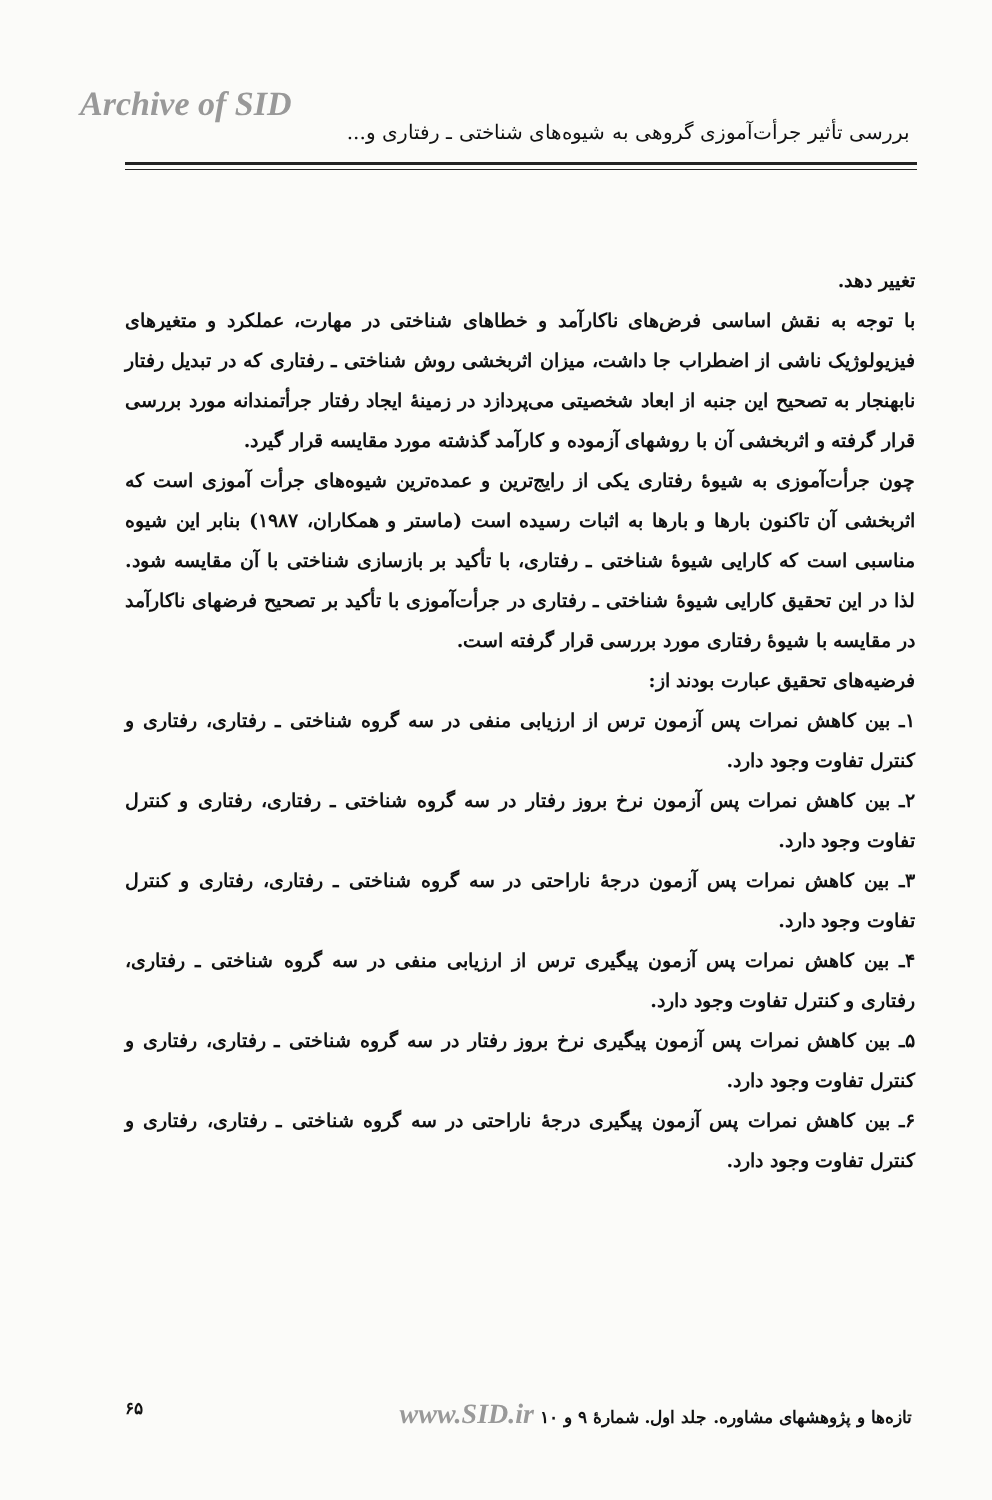Archive of SID
بررسی تأثیر جرأت‌آموزی گروهی به شیوه‌های شناختی ـ رفتاری و...
تغییر دهد.
با توجه به نقش اساسی فرض‌های ناکارآمد و خطاهای شناختی در مهارت، عملکرد و متغیرهای فیزیولوژیک ناشی از اضطراب جا داشت، میزان اثربخشی روش شناختی ـ رفتاری که در تبدیل رفتار نابهنجار به تصحیح این جنبه از ابعاد شخصیتی می‌پردازد در زمینهٔ ایجاد رفتار جرأتمندانه مورد بررسی قرار گرفته و اثربخشی آن با روشهای آزموده و کارآمد گذشته مورد مقایسه قرار گیرد.
چون جرأت‌آموزی به شیوهٔ رفتاری یکی از رایج‌ترین و عمده‌ترین شیوه‌های جرأت آموزی است که اثربخشی آن تاکنون بارها و بارها به اثبات رسیده است (ماستر و همکاران، ۱۹۸۷) بنابر این شیوه مناسبی است که کارایی شیوهٔ شناختی ـ رفتاری، با تأکید بر بازسازی شناختی با آن مقایسه شود. لذا در این تحقیق کارایی شیوهٔ شناختی ـ رفتاری در جرأت‌آموزی با تأکید بر تصحیح فرضهای ناکارآمد در مقایسه با شیوهٔ رفتاری مورد بررسی قرار گرفته است.
فرضیه‌های تحقیق عبارت بودند از:
۱ـ بین کاهش نمرات پس آزمون ترس از ارزیابی منفی در سه گروه شناختی ـ رفتاری، رفتاری و کنترل تفاوت وجود دارد.
۲ـ بین کاهش نمرات پس آزمون نرخ بروز رفتار در سه گروه شناختی ـ رفتاری، رفتاری و کنترل تفاوت وجود دارد.
۳ـ بین کاهش نمرات پس آزمون درجهٔ ناراحتی در سه گروه شناختی ـ رفتاری، رفتاری و کنترل تفاوت وجود دارد.
۴ـ بین کاهش نمرات پس آزمون پیگیری ترس از ارزیابی منفی در سه گروه شناختی ـ رفتاری، رفتاری و کنترل تفاوت وجود دارد.
۵ـ بین کاهش نمرات پس آزمون پیگیری نرخ بروز رفتار در سه گروه شناختی ـ رفتاری، رفتاری و کنترل تفاوت وجود دارد.
۶ـ بین کاهش نمرات پس آزمون پیگیری درجهٔ ناراحتی در سه گروه شناختی ـ رفتاری، رفتاری و کنترل تفاوت وجود دارد.
۶۵ تازه‌ها و پژوهشهای مشاوره. جلد اول. شمارهٔ ۹ و ۱۰ www.SID.ir